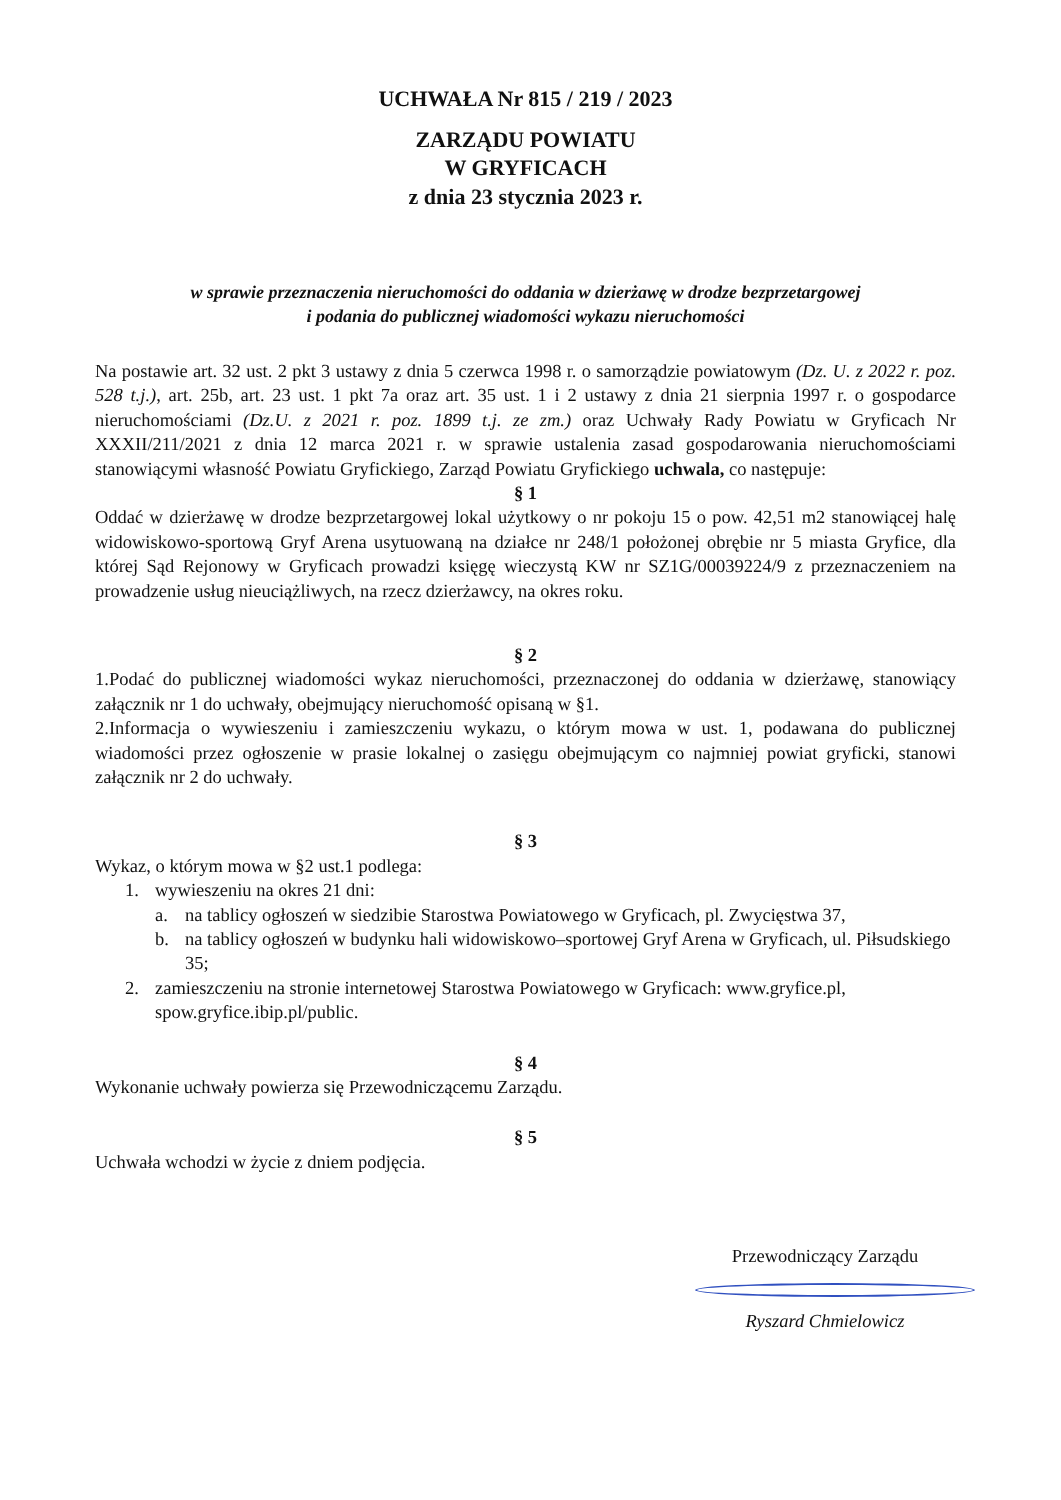UCHWAŁA Nr 815 / 219 / 2023
ZARZĄDU POWIATU
W GRYFICACH
z dnia 23 stycznia 2023 r.
w sprawie przeznaczenia nieruchomości do oddania w dzierżawę w drodze bezprzetargowej
i podania do publicznej wiadomości wykazu nieruchomości
Na postawie art. 32 ust. 2 pkt 3 ustawy z dnia 5 czerwca 1998 r. o samorządzie powiatowym (Dz. U. z 2022 r. poz. 528 t.j.), art. 25b, art. 23 ust. 1 pkt 7a oraz art. 35 ust. 1 i 2 ustawy z dnia 21 sierpnia 1997 r. o gospodarce nieruchomościami (Dz.U. z 2021 r. poz. 1899 t.j. ze zm.) oraz Uchwały Rady Powiatu w Gryficach Nr XXXII/211/2021 z dnia 12 marca 2021 r. w sprawie ustalenia zasad gospodarowania nieruchomościami stanowiącymi własność Powiatu Gryfickiego, Zarząd Powiatu Gryfickiego uchwala, co następuje:
§ 1
Oddać w dzierżawę w drodze bezprzetargowej lokal użytkowy o nr pokoju 15 o pow. 42,51 m2 stanowiącej halę widowiskowo-sportową Gryf Arena usytuowaną na działce nr 248/1 położonej obrębie nr 5 miasta Gryfice, dla której Sąd Rejonowy w Gryficach prowadzi księgę wieczystą KW nr SZ1G/00039224/9 z przeznaczeniem na prowadzenie usług nieuciążliwych, na rzecz dzierżawcy, na okres roku.
§ 2
1.Podać do publicznej wiadomości wykaz nieruchomości, przeznaczonej do oddania w dzierżawę, stanowiący załącznik nr 1 do uchwały, obejmujący nieruchomość opisaną w §1.
2.Informacja o wywieszeniu i zamieszczeniu wykazu, o którym mowa w ust. 1, podawana do publicznej wiadomości przez ogłoszenie w prasie lokalnej o zasięgu obejmującym co najmniej powiat gryficki, stanowi załącznik nr 2 do uchwały.
§ 3
Wykaz, o którym mowa w §2 ust.1 podlega:
1. wywieszeniu na okres 21 dni:
a. na tablicy ogłoszeń w siedzibie Starostwa Powiatowego w Gryficach, pl. Zwycięstwa 37,
b. na tablicy ogłoszeń w budynku hali widowiskowo–sportowej Gryf Arena w Gryficach, ul. Piłsudskiego 35;
2. zamieszczeniu na stronie internetowej Starostwa Powiatowego w Gryficach: www.gryfice.pl, spow.gryfice.ibip.pl/public.
§ 4
Wykonanie uchwały powierza się Przewodniczącemu Zarządu.
§ 5
Uchwała wchodzi w życie z dniem podjęcia.
Przewodniczący Zarządu
Ryszard Chmielowicz